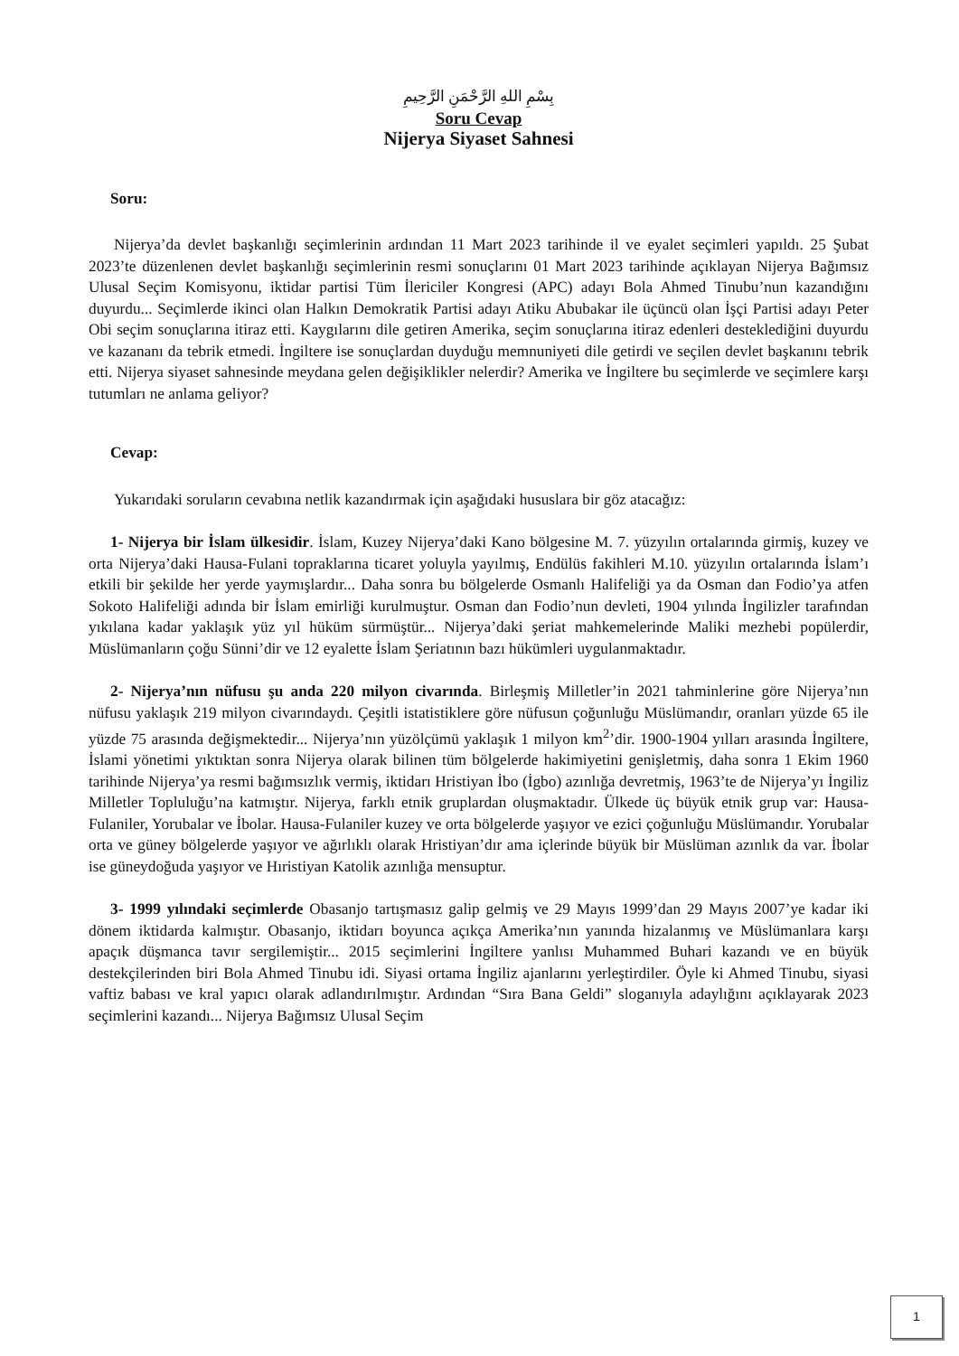بِسْمِ اللهِ الرَّحْمَنِ الرَّحِيمِ
Soru Cevap
Nijerya Siyaset Sahnesi
Soru:
Nijerya’da devlet başkanlığı seçimlerinin ardından 11 Mart 2023 tarihinde il ve eyalet seçimleri yapıldı. 25 Şubat 2023’te düzenlenen devlet başkanlığı seçimlerinin resmi sonuçlarını 01 Mart 2023 tarihinde açıklayan Nijerya Bağımsız Ulusal Seçim Komisyonu, iktidar partisi Tüm İlericiler Kongresi (APC) adayı Bola Ahmed Tinubu’nun kazandığını duyurdu... Seçimlerde ikinci olan Halkın Demokratik Partisi adayı Atiku Abubakar ile üçüncü olan İşçi Partisi adayı Peter Obi seçim sonuçlarına itiraz etti. Kaygılarını dile getiren Amerika, seçim sonuçlarına itiraz edenleri desteklediğini duyurdu ve kazananı da tebrik etmedi. İngiltere ise sonuçlardan duyduğu memnuniyeti dile getirdi ve seçilen devlet başkanını tebrik etti. Nijerya siyaset sahnesinde meydana gelen değişiklikler nelerdir? Amerika ve İngiltere bu seçimlerde ve seçimlere karşı tutumları ne anlama geliyor?
Cevap:
Yukarıdaki soruların cevabına netlik kazandırmak için aşağıdaki hususlara bir göz atacağız:
1- Nijerya bir İslam ülkesidir. İslam, Kuzey Nijerya’daki Kano bölgesine M. 7. yüzyılın ortalarında girmiş, kuzey ve orta Nijerya’daki Hausa-Fulani topraklarına ticaret yoluyla yayılmış, Endülüs fakihleri M.10. yüzyılın ortalarında İslam’ı etkili bir şekilde her yerde yaymışlardır... Daha sonra bu bölgelerde Osmanlı Halifeliği ya da Osman dan Fodio’ya atfen Sokoto Halifeliği adında bir İslam emirliği kurulmuştur. Osman dan Fodio’nun devleti, 1904 yılında İngilizler tarafından yıkılana kadar yaklaşık yüz yıl hüküm sürmüştür... Nijerya’daki şeriat mahkemelerinde Maliki mezhebi popülerdir, Müslümanların çoğu Sünni’dir ve 12 eyalette İslam Şeriatının bazı hükümleri uygulanmaktadır.
2- Nijerya’nın nüfusu şu anda 220 milyon civarında. Birleşmiş Milletler’in 2021 tahminlerine göre Nijerya’nın nüfusu yaklaşık 219 milyon civarındaydı. Çeşitli istatistiklere göre nüfusun çoğunluğu Müslümandır, oranları yüzde 65 ile yüzde 75 arasında değişmektedir... Nijerya’nın yüzölçümü yaklaşık 1 milyon km<sup>2</sup>’dir. 1900-1904 yılları arasında İngiltere, İslami yönetimi yıktıktan sonra Nijerya olarak bilinen tüm bölgelerde hakimiyetini genişletmiş, daha sonra 1 Ekim 1960 tarihinde Nijerya’ya resmi bağımsızlık vermiş, iktidarı Hristiyan İbo (İgbo) azınlığa devretmiş, 1963’te de Nijerya’yı İngiliz Milletler Topluluğu’na katmıştır. Nijerya, farklı etnik gruplardan oluşmaktadır. Ülkede üç büyük etnik grup var: Hausa-Fulaniler, Yorubalar ve İbolar. Hausa-Fulaniler kuzey ve orta bölgelerde yaşıyor ve ezici çoğunluğu Müslümandır. Yorubalar orta ve güney bölgelerde yaşıyor ve ağırlıklı olarak Hristiyan’dır ama içlerinde büyük bir Müslüman azınlık da var. İbolar ise güneydoğuda yaşıyor ve Hıristiyan Katolik azınlığa mensuptur.
3- 1999 yılındaki seçimlerde Obasanjo tartışmasız galip gelmiş ve 29 Mayıs 1999’dan 29 Mayıs 2007’ye kadar iki dönem iktidarda kalmıştır. Obasanjo, iktidarı boyunca açıkça Amerika’nın yanında hizalanmış ve Müslümanlara karşı apaçık düşmanca tavır sergilemiştir... 2015 seçimlerini İngiltere yanlısı Muhammed Buhari kazandı ve en büyük destekçilerinden biri Bola Ahmed Tinubu idi. Siyasi ortama İngiliz ajanlarını yerleştirdiler. Öyle ki Ahmed Tinubu, siyasi vaftiz babası ve kral yapıcı olarak adlandırılmıştır. Ardından “Sıra Bana Geldi” sloganıyla adaylığını açıklayarak 2023 seçimlerini kazandı... Nijerya Bağımsız Ulusal Seçim
1